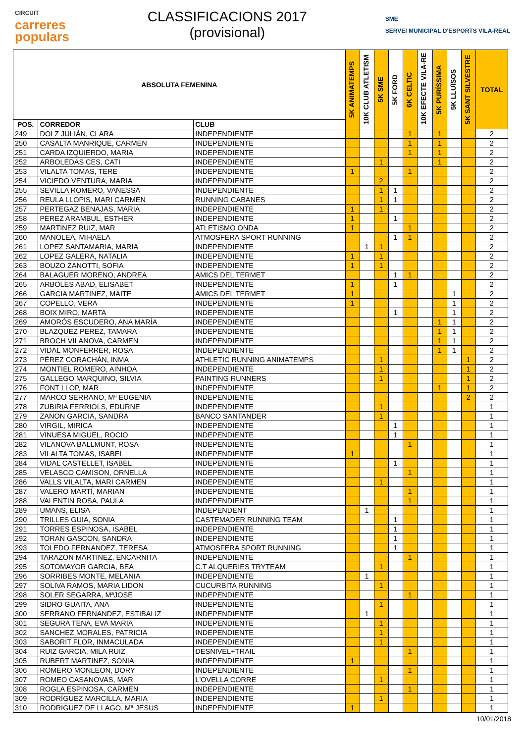CIRCUIT
carreres
populars
CLASSIFICACIONS 2017
(provisional)
SME
SERVEI MUNICIPAL D'ESPORTS VILA-REAL
| ABSOLUTA FEMENINA | | | 5K ANIMATEMPS | 10K CLUB ATLETISM | 5K SME | 5K FORD | 6K CELTIC | 10K EFECTE VILA-RE | 5K PURÍSSIMA | 5K LLUÏSOS | 5K SANT SILVESTRE | TOTAL |
| --- | --- | --- | --- | --- | --- | --- | --- | --- | --- | --- | --- | --- |
| POS. | CORREDOR | CLUB | | | | | | | | | | |
| 249 | DOLZ JULIÁN, CLARA | INDEPENDIENTE | | | | | 1 | | 1 | | | 2 |
| 250 | CASALTA MANRIQUE, CARMEN | INDEPENDIENTE | | | | | 1 | | 1 | | | 2 |
| 251 | CARDA IZQUIERDO, MARIA | INDEPENDIENTE | | | | | 1 | | 1 | | | 2 |
| 252 | ARBOLEDAS CES, CATI | INDEPENDIENTE | | | 1 | | | | 1 | | | 2 |
| 253 | VILALTA TOMAS, TERE | INDEPENDIENTE | 1 | | | | 1 | | | | | 2 |
| 254 | VICIEDO VENTURA, MARIA | INDEPENDIENTE | | | 2 | | | | | | | 2 |
| 255 | SEVILLA ROMERO, VANESSA | INDEPENDIENTE | | | 1 | 1 | | | | | | 2 |
| 256 | REULA LLOPIS, MARI CARMEN | RUNNING CABANES | | | 1 | 1 | | | | | | 2 |
| 257 | PERTEGAZ BENAJAS, MARIA | INDEPENDIENTE | 1 | | 1 | | | | | | | 2 |
| 258 | PEREZ ARAMBUL, ESTHER | INDEPENDIENTE | 1 | | | 1 | | | | | | 2 |
| 259 | MARTINEZ RUIZ, MAR | ATLETISMO ONDA | 1 | | | | 1 | | | | | 2 |
| 260 | MANOLEA, MIHAELA | ATMOSFERA SPORT RUNNING | | | | 1 | 1 | | | | | 2 |
| 261 | LOPEZ SANTAMARIA, MARIA | INDEPENDIENTE | | 1 | 1 | | | | | | | 2 |
| 262 | LOPEZ GALERA, NATALIA | INDEPENDIENTE | 1 | | 1 | | | | | | | 2 |
| 263 | BOUZO ZANOTTI, SOFIA | INDEPENDIENTE | 1 | | 1 | | | | | | | 2 |
| 264 | BALAGUER MORENO, ANDREA | AMICS DEL TERMET | | | | 1 | 1 | | | | | 2 |
| 265 | ARBOLES ABAD, ELISABET | INDEPENDIENTE | 1 | | | 1 | | | | | | 2 |
| 266 | GARCIA MARTINEZ, MAITE | AMICS DEL TERMET | 1 | | | | | | | 1 | | 2 |
| 267 | COPELLO, VERA | INDEPENDIENTE | 1 | | | | | | | 1 | | 2 |
| 268 | BOIX MIRO, MARTA | INDEPENDIENTE | | | | 1 | | | | 1 | | 2 |
| 269 | AMORÓS ESCUDERO, ANA MARÍA | INDEPENDIENTE | | | | | | | 1 | 1 | | 2 |
| 270 | BLAZQUEZ PEREZ, TAMARA | INDEPENDIENTE | | | | | | | 1 | 1 | | 2 |
| 271 | BROCH VILANOVA, CARMEN | INDEPENDIENTE | | | | | | | 1 | 1 | | 2 |
| 272 | VIDAL MONFERRER, ROSA | INDEPENDIENTE | | | | | | | 1 | 1 | | 2 |
| 273 | PÉREZ CORACHÁN, INMA | ATHLETIC RUNNING ANIMATEMPS | | | 1 | | | | | | 1 | 2 |
| 274 | MONTIEL ROMERO, AINHOA | INDEPENDIENTE | | | 1 | | | | | | 1 | 2 |
| 275 | GALLEGO MARQUINO, SILVIA | PAINTING RUNNERS | | | 1 | | | | | | 1 | 2 |
| 276 | FONT LLOP, MAR | INDEPENDIENTE | | | | | | | 1 | | 1 | 2 |
| 277 | MARCO SERRANO, Mª EUGENIA | INDEPENDIENTE | | | | | | | | | 2 | 2 |
| 278 | ZUBIRIA FERRIOLS, EDURNE | INDEPENDIENTE | | | 1 | | | | | | | 1 |
| 279 | ZANON GARCIA, SANDRA | BANCO SANTANDER | | | 1 | | | | | | | 1 |
| 280 | VIRGIL, MIRICA | INDEPENDIENTE | | | | 1 | | | | | | 1 |
| 281 | VINUESA MIGUEL, ROCIO | INDEPENDIENTE | | | | 1 | | | | | | 1 |
| 282 | VILANOVA BALLMUNT, ROSA | INDEPENDIENTE | | | | | 1 | | | | | 1 |
| 283 | VILALTA TOMAS, ISABEL | INDEPENDIENTE | 1 | | | | | | | | | 1 |
| 284 | VIDAL CASTELLET, ISABEL | INDEPENDIENTE | | | | 1 | | | | | | 1 |
| 285 | VELASCO CAMISON, ORNELLA | INDEPENDIENTE | | | | | 1 | | | | | 1 |
| 286 | VALLS VILALTA, MARI CARMEN | INDEPENDIENTE | | | 1 | | | | | | | 1 |
| 287 | VALERO MARTÍ, MARIAN | INDEPENDIENTE | | | | | 1 | | | | | 1 |
| 288 | VALENTIN ROSA, PAULA | INDEPENDIENTE | | | | | 1 | | | | | 1 |
| 289 | UMANS, ELISA | INDEPENDENT | | 1 | | | | | | | | 1 |
| 290 | TRILLES GUIA, SONIA | CASTEMADER RUNNING TEAM | | | | 1 | | | | | | 1 |
| 291 | TORRES ESPINOSA, ISABEL | INDEPENDIENTE | | | | 1 | | | | | | 1 |
| 292 | TORAN GASCON, SANDRA | INDEPENDIENTE | | | | 1 | | | | | | 1 |
| 293 | TOLEDO FERNANDEZ, TERESA | ATMOSFERA SPORT RUNNING | | | | 1 | | | | | | 1 |
| 294 | TARAZON MARTINEZ, ENCARNITA | INDEPENDIENTE | | | | | 1 | | | | | 1 |
| 295 | SOTOMAYOR GARCIA, BEA | C.T ALQUERIES TRYTEAM | | | 1 | | | | | | | 1 |
| 296 | SORRIBES MONTE, MELANIA | INDEPENDIENTE | | 1 | | | | | | | | 1 |
| 297 | SOLIVA RAMOS, MARIA LIDON | CUCURBITA RUNNING | | | 1 | | | | | | | 1 |
| 298 | SOLER SEGARRA, MªJOSE | INDEPENDIENTE | | | | | 1 | | | | | 1 |
| 299 | SIDRO GUAITA, ANA | INDEPENDIENTE | | | 1 | | | | | | | 1 |
| 300 | SERRANO FERNANDEZ, ESTIBALIZ | INDEPENDIENTE | | 1 | | | | | | | | 1 |
| 301 | SEGURA TENA, EVA MARIA | INDEPENDIENTE | | | 1 | | | | | | | 1 |
| 302 | SANCHEZ MORALES, PATRICIA | INDEPENDIENTE | | | 1 | | | | | | | 1 |
| 303 | SABORIT FLOR, INMACULADA | INDEPENDIENTE | | | 1 | | | | | | | 1 |
| 304 | RUIZ GARCIA, MILA RUIZ | DESNIVEL+TRAIL | | | | | 1 | | | | | 1 |
| 305 | RUBERT MARTINEZ, SONIA | INDEPENDIENTE | 1 | | | | | | | | | 1 |
| 306 | ROMERO MONLEON, DORY | INDEPENDIENTE | | | | | 1 | | | | | 1 |
| 307 | ROMEO CASANOVAS, MAR | L'OVELLA CORRE | | | 1 | | | | | | | 1 |
| 308 | ROGLA ESPINOSA, CARMEN | INDEPENDIENTE | | | | | 1 | | | | | 1 |
| 309 | RODRÍGUEZ MARCILLA, MARIA | INDEPENDIENTE | | | 1 | | | | | | | 1 |
| 310 | RODRIGUEZ DE LLAGO, Mª JESUS | INDEPENDIENTE | 1 | | | | | | | | | 1 |
10/01/2018